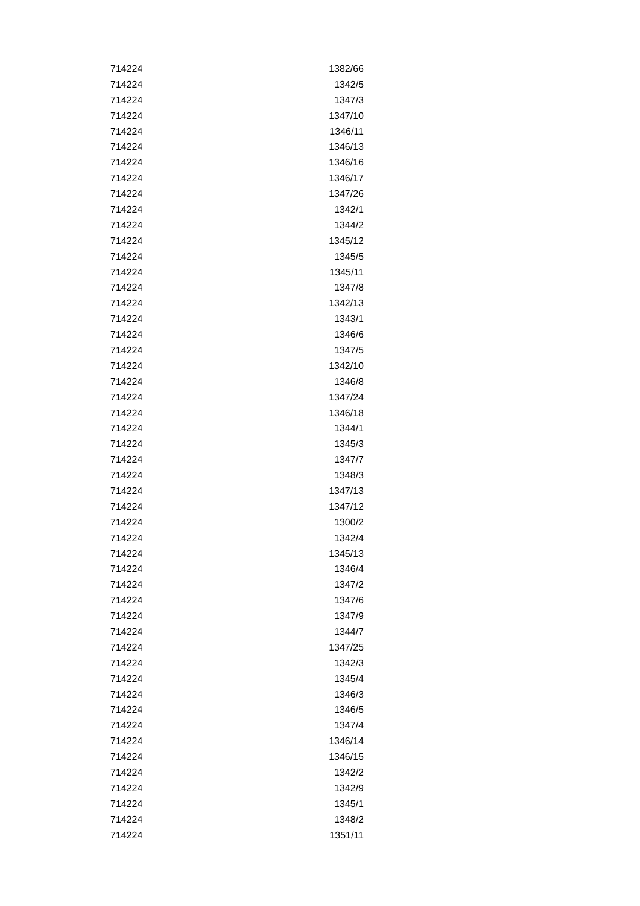| 714224 | 1382/66 |
| 714224 | 1342/5 |
| 714224 | 1347/3 |
| 714224 | 1347/10 |
| 714224 | 1346/11 |
| 714224 | 1346/13 |
| 714224 | 1346/16 |
| 714224 | 1346/17 |
| 714224 | 1347/26 |
| 714224 | 1342/1 |
| 714224 | 1344/2 |
| 714224 | 1345/12 |
| 714224 | 1345/5 |
| 714224 | 1345/11 |
| 714224 | 1347/8 |
| 714224 | 1342/13 |
| 714224 | 1343/1 |
| 714224 | 1346/6 |
| 714224 | 1347/5 |
| 714224 | 1342/10 |
| 714224 | 1346/8 |
| 714224 | 1347/24 |
| 714224 | 1346/18 |
| 714224 | 1344/1 |
| 714224 | 1345/3 |
| 714224 | 1347/7 |
| 714224 | 1348/3 |
| 714224 | 1347/13 |
| 714224 | 1347/12 |
| 714224 | 1300/2 |
| 714224 | 1342/4 |
| 714224 | 1345/13 |
| 714224 | 1346/4 |
| 714224 | 1347/2 |
| 714224 | 1347/6 |
| 714224 | 1347/9 |
| 714224 | 1344/7 |
| 714224 | 1347/25 |
| 714224 | 1342/3 |
| 714224 | 1345/4 |
| 714224 | 1346/3 |
| 714224 | 1346/5 |
| 714224 | 1347/4 |
| 714224 | 1346/14 |
| 714224 | 1346/15 |
| 714224 | 1342/2 |
| 714224 | 1342/9 |
| 714224 | 1345/1 |
| 714224 | 1348/2 |
| 714224 | 1351/11 |